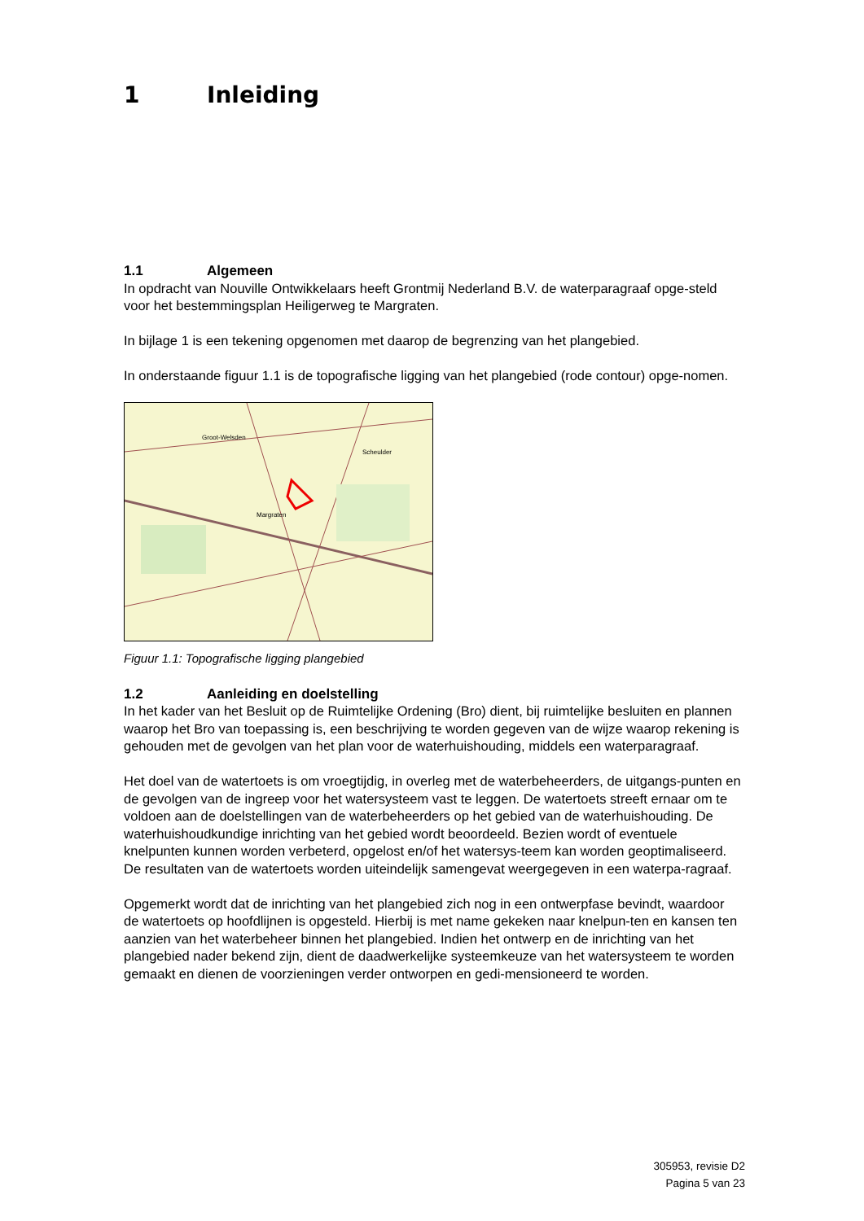1 Inleiding
1.1 Algemeen
In opdracht van Nouville Ontwikkelaars heeft Grontmij Nederland B.V. de waterparagraaf opge-steld voor het bestemmingsplan Heiligerweg te Margraten.
In bijlage 1 is een tekening opgenomen met daarop de begrenzing van het plangebied.
In onderstaande figuur 1.1 is de topografische ligging van het plangebied (rode contour) opge-nomen.
Groot-Welsden
Scheulder
Margraten
Figuur 1.1: Topografische ligging plangebied
1.2 Aanleiding en doelstelling
In het kader van het Besluit op de Ruimtelijke Ordening (Bro) dient, bij ruimtelijke besluiten en plannen waarop het Bro van toepassing is, een beschrijving te worden gegeven van de wijze waarop rekening is gehouden met de gevolgen van het plan voor de waterhuishouding, middels een waterparagraaf.
Het doel van de watertoets is om vroegtijdig, in overleg met de waterbeheerders, de uitgangs-punten en de gevolgen van de ingreep voor het watersysteem vast te leggen. De watertoets streeft ernaar om te voldoen aan de doelstellingen van de waterbeheerders op het gebied van de waterhuishouding. De waterhuishoudkundige inrichting van het gebied wordt beoordeeld. Bezien wordt of eventuele knelpunten kunnen worden verbeterd, opgelost en/of het watersys-teem kan worden geoptimaliseerd.
De resultaten van de watertoets worden uiteindelijk samengevat weergegeven in een waterpa-ragraaf.
Opgemerkt wordt dat de inrichting van het plangebied zich nog in een ontwerpfase bevindt, waardoor de watertoets op hoofdlijnen is opgesteld. Hierbij is met name gekeken naar knelpun-ten en kansen ten aanzien van het waterbeheer binnen het plangebied. Indien het ontwerp en de inrichting van het plangebied nader bekend zijn, dient de daadwerkelijke systeemkeuze van het watersysteem te worden gemaakt en dienen de voorzieningen verder ontworpen en gedi-mensioneerd te worden.
305953, revisie D2
Pagina 5 van 23